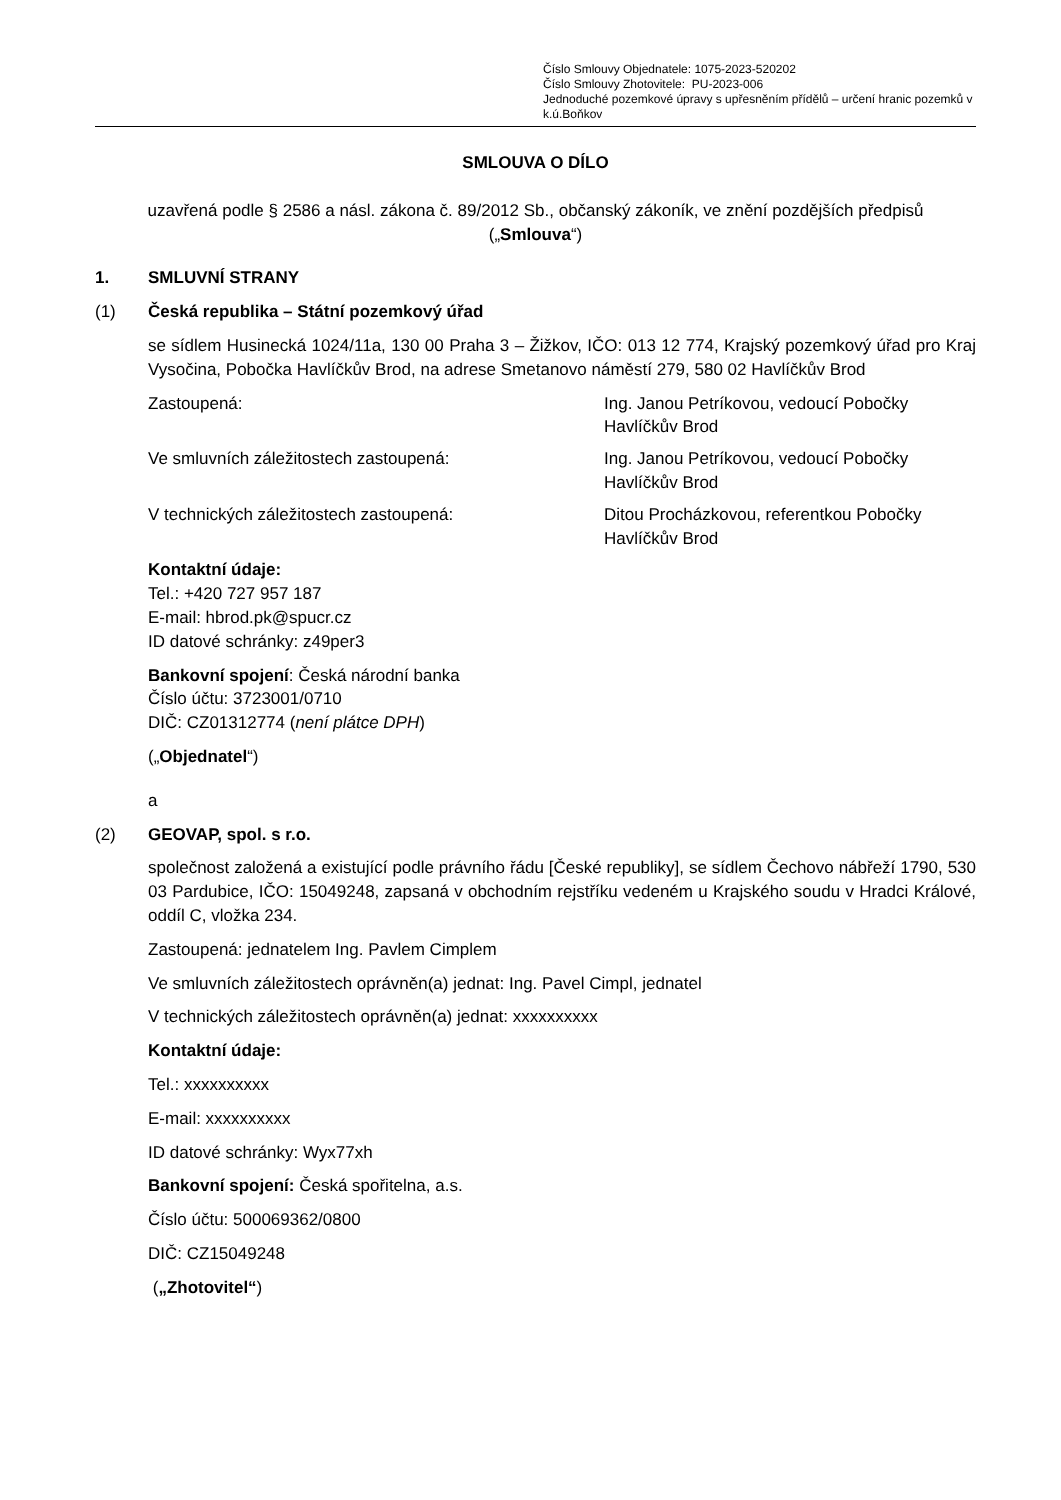Číslo Smlouvy Objednatele: 1075-2023-520202
Číslo Smlouvy Zhotovitele: PU-2023-006
Jednoduché pozemkové úpravy s upřesněním přídělů – určení hranic pozemků v k.ú.Boňkov
SMLOUVA O DÍLO
uzavřená podle § 2586 a násl. zákona č. 89/2012 Sb., občanský zákoník, ve znění pozdějších předpisů („Smlouva“)
1. SMLUVNÍ STRANY
(1) Česká republika – Státní pozemkový úřad
se sídlem Husinecká 1024/11a, 130 00 Praha 3 – Žižkov, IČO: 013 12 774, Krajský pozemkový úřad pro Kraj Vysočina, Pobočka Havlíčkův Brod, na adrese Smetanovo náměstí 279, 580 02 Havlíčkův Brod
Zastoupená: Ing. Janou Petríkovou, vedoucí Pobočky Havlíčkův Brod
Ve smluvních záležitostech zastoupená: Ing. Janou Petríkovou, vedoucí Pobočky Havlíčkův Brod
V technických záležitostech zastoupená: Ditou Procházkovou, referentkou Pobočky Havlíčkův Brod
Kontaktní údaje:
Tel.: +420 727 957 187
E-mail: hbrod.pk@spucr.cz
ID datové schránky: z49per3
Bankovní spojení: Česká národní banka
Číslo účtu: 3723001/0710
DIČ: CZ01312774 (není plátce DPH)
(„Objednatel“)
a
(2) GEOVAP, spol. s r.o.
společnost založená a existující podle právního řádu [České republiky], se sídlem Čechovo nábřeží 1790, 530 03 Pardubice, IČO: 15049248, zapsaná v obchodním rejstříku vedeném u Krajského soudu v Hradci Králové, oddíl C, vložka 234.
Zastoupená: jednatelem Ing. Pavlem Cimplem
Ve smluvních záležitostech oprávněn(a) jednat: Ing. Pavel Cimpl, jednatel
V technických záležitostech oprávněn(a) jednat: xxxxxxxxxx
Kontaktní údaje:
Tel.: xxxxxxxxxx
E-mail: xxxxxxxxxx
ID datové schránky: Wyx77xh
Bankovní spojení: Česká spořitelna, a.s.
Číslo účtu: 500069362/0800
DIČ: CZ15049248
(„Zhotovitel“)